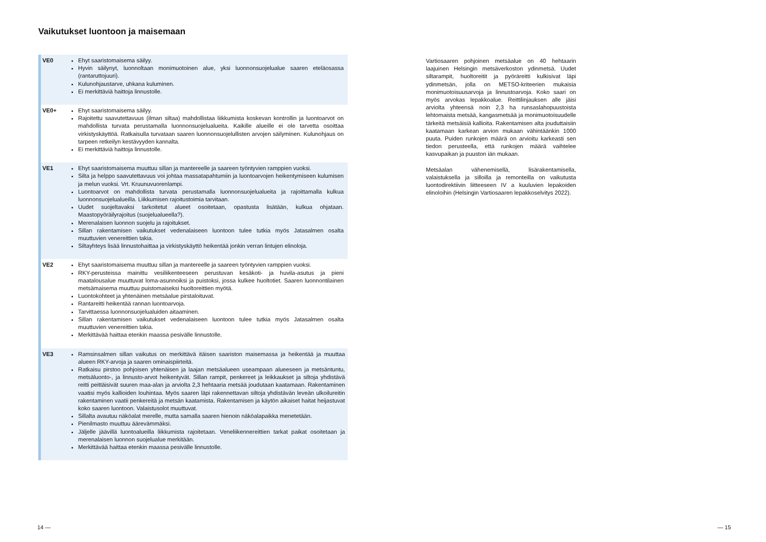Vaikutukset luontoon ja maisemaan
| VE0 | Ehyt saaristomaisema säilyy. Hyvin säilynyt, luonnoltaan monimuotoinen alue, yksi luonnonsuojelualue saaren eteläosassa (rantaruttojuuri). Kulunohjaustarve, uhkana kuluminen. Ei merkittäviä haittoja linnustolle. |
| VE0+ | Ehyt saaristomaisema säilyy. Rajoitettu saavutettavuus (ilman siltaa) mahdollistaa liikkumista koskevan kontrollin ja luontoarvot on mahdollista turvata perustamalla luonnonsuojelualueita. Kaikille alueille ei ole tarvetta osoittaa virkistyskäyttöä. Ratkaisulla turvataan saaren luonnonsuojelullisten arvojen säilyminen. Kulunohjaus on tarpeen retkeilyn kestävyyden kannalta. Ei merkittäviä haittoja linnustolle. |
| VE1 | Ehyt saaristomaisema muuttuu sillan ja mantereelle ja saareen työntyvien ramppien vuoksi. Silta ja helppo saavutettavuus voi johtaa massatapahtumiin ja luontoarvojen heikentymiseen kulumisen ja melun vuoksi. Vrt. Kruunuvuorenlampi. Luontoarvot on mahdollista turvata perustamalla luonnonsuojelualueita ja rajoittamalla kulkua luonnonsuojelualueilla. Liikkumisen rajoitustoimia tarvitaan. Uudet suojeltavaksi tarkoitetut alueet osoitetaan, opastusta lisätään, kulkua ohjataan. Maastopyöräilyrajoitus (suojelualueella?). Merenalaisen luonnon suojelu ja rajoitukset. Sillan rakentamisen vaikutukset vedenalaiseen luontoon tulee tutkia myös Jatasalmen osalta muuttuvien venereittien takia. Siltayhteys lisää linnustohaittaa ja virkistyskäyttö heikentää jonkin verran lintujen elinoloja. |
| VE2 | Ehyt saaristomaisema muuttuu sillan ja mantereelle ja saareen työntyvien ramppien vuoksi. RKY-perusteissa mainittu vesiliikenteeseen perustuvan kesäkoti- ja huvila-asutus ja pieni maatalousalue muuttuvat loma-asunnoiksi ja puistoksi, jossa kulkee huoltotiet. Saaren luonnontilainen metsämaisema muuttuu puistomaiseksi huoltoreittien myötä. Luontokohteet ja yhtenäinen metsäalue pirstaloituvat. Rantareitti heikentää rannan luontoarvoja. Tarvittaessa luonnonsuojelualuiden aitaaminen. Sillan rakentamisen vaikutukset vedenalaiseen luontoon tulee tutkia myös Jatasalmen osalta muuttuvien venereittien takia. Merkittävää haittaa etenkin maassa pesivälle linnustolle. |
| VE3 | Ramsinsalmen sillan vaikutus on merkittävä itäisen saariston maisemassa ja heikentää ja muuttaa alueen RKY-arvoja ja saaren ominaispiirteitä. Ratkaisu pirstoo pohjoisen yhtenäisen ja laajan metsäalueen useampaan alueeseen ja metsäntuntu, metsäluonto-, ja linnusto-arvot heikentyvät. Sillan rampit, penkereet ja leikkaukset ja siltoja yhdistävä reitti peittäisivät suuren maa-alan ja arviolta 2,3 hehtaaria metsää joudutaan kaatamaan. Rakentaminen vaatisi myös kallioiden louhintaa. Myös saaren läpi rakennettavan siltoja yhdistävän leveän ulkoilureitin rakentaminen vaatii penkereitä ja metsän kaatamista. Rakentamisen ja käytön aikaiset haitat heijastuvat koko saaren luontoon. Valaistusolot muuttuvat. Sillalta avautuu näköalat merelle, mutta samalla saaren hienoin näköalapaikka menetetään. Pienilmasto muuttuu äärevämmäksi. Jäljelle jäävillä luontoalueilla liikkumista rajoitetaan. Veneliikennereittien tarkat paikat osoitetaan ja merenalaisen luonnon suojelualue merkitään. Merkittävää haittaa etenkin maassa pesivälle linnustolle. |
Vartiosaaren pohjoinen metsäalue on 40 hehtaarin laajuinen Helsingin metsäverkoston ydinmetsä. Uudet siltarampit, huoltoreitit ja pyöräreitti kulkisivat läpi ydinmetsän, jolla on METSO-kriteerien mukaisia monimuotoisuusarvoja ja linnustoarvoja. Koko saari on myös arvokas lepakkoalue. Reittilinjauksen alle jäisi arviolta yhteensä noin 2,3 ha runsaslahopuustoista lehtomaista metsää, kangasmetsää ja monimuotoisuudelle tärkeitä metsäisiä kallioita. Rakentamisen alta jouduttaisiin kaatamaan karkean arvion mukaan vähintäänkin 1000 puuta. Puiden runkojen määrä on arvioitu karkeasti sen tiedon perusteella, että runkojen määrä vaihtelee kasvupaikan ja puuston iän mukaan.
Metsäalan vähenemisellä, lisärakentamisella, valaistuksella ja silloilla ja remonteilla on vaikutusta luontodirektiivin liitteeseen IV a kuuluvien lepakoiden elinoloihin (Helsingin Vartiosaaren lepakkoselvitys 2022).
14 — — 15